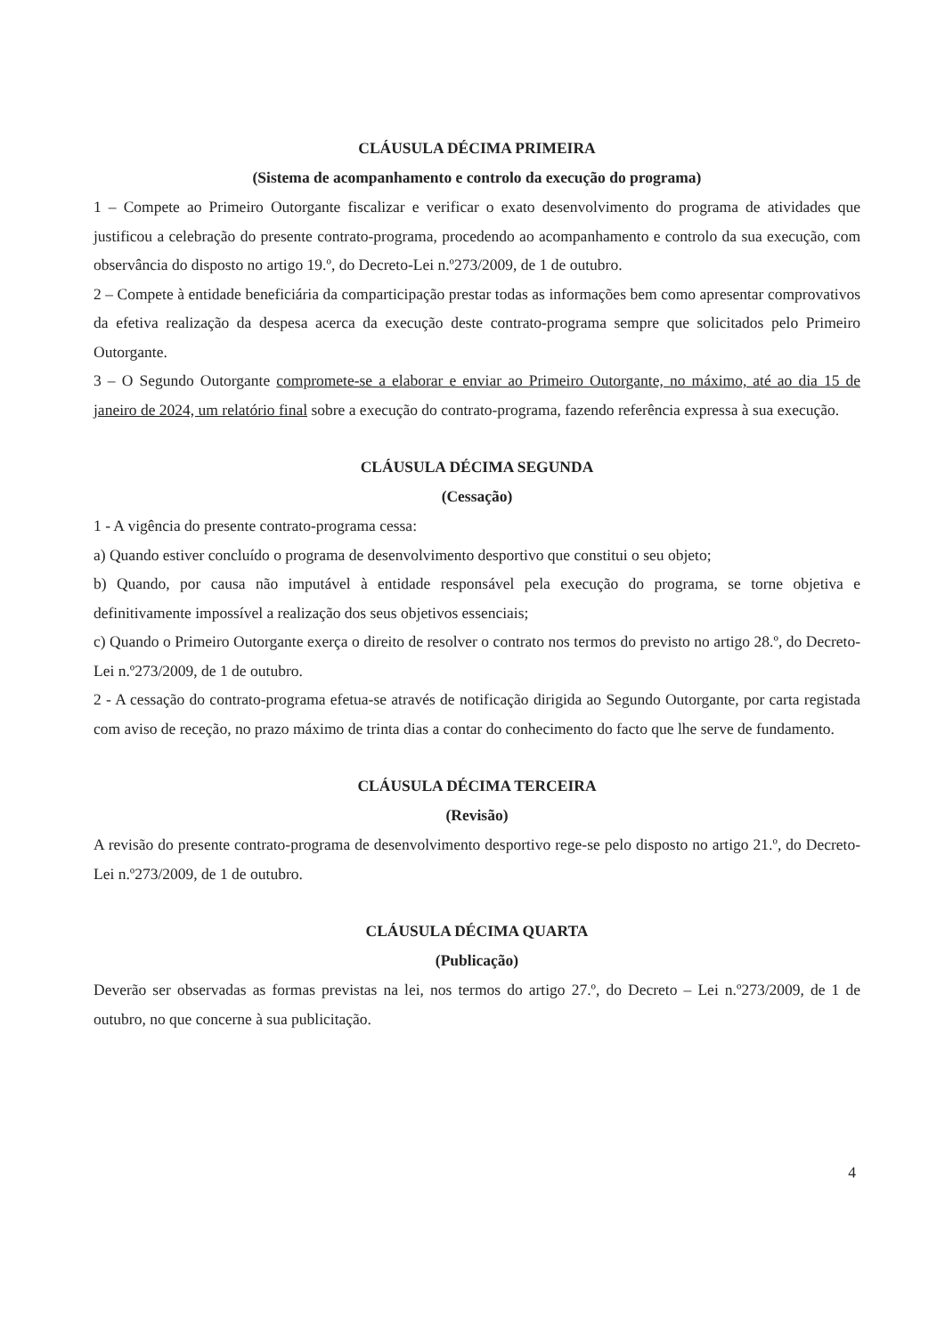CLÁUSULA DÉCIMA PRIMEIRA
(Sistema de acompanhamento e controlo da execução do programa)
1 – Compete ao Primeiro Outorgante fiscalizar e verificar o exato desenvolvimento do programa de atividades que justificou a celebração do presente contrato-programa, procedendo ao acompanhamento e controlo da sua execução, com observância do disposto no artigo 19.º, do Decreto-Lei n.º273/2009, de 1 de outubro.
2 – Compete à entidade beneficiária da comparticipação prestar todas as informações bem como apresentar comprovativos da efetiva realização da despesa acerca da execução deste contrato-programa sempre que solicitados pelo Primeiro Outorgante.
3 – O Segundo Outorgante compromete-se a elaborar e enviar ao Primeiro Outorgante, no máximo, até ao dia 15 de janeiro de 2024, um relatório final sobre a execução do contrato-programa, fazendo referência expressa à sua execução.
CLÁUSULA DÉCIMA SEGUNDA
(Cessação)
1 - A vigência do presente contrato-programa cessa:
a) Quando estiver concluído o programa de desenvolvimento desportivo que constitui o seu objeto;
b) Quando, por causa não imputável à entidade responsável pela execução do programa, se torne objetiva e definitivamente impossível a realização dos seus objetivos essenciais;
c) Quando o Primeiro Outorgante exerça o direito de resolver o contrato nos termos do previsto no artigo 28.º, do Decreto-Lei n.º273/2009, de 1 de outubro.
2 - A cessação do contrato-programa efetua-se através de notificação dirigida ao Segundo Outorgante, por carta registada com aviso de receção, no prazo máximo de trinta dias a contar do conhecimento do facto que lhe serve de fundamento.
CLÁUSULA DÉCIMA TERCEIRA
(Revisão)
A revisão do presente contrato-programa de desenvolvimento desportivo rege-se pelo disposto no artigo 21.º, do Decreto-Lei n.º273/2009, de 1 de outubro.
CLÁUSULA DÉCIMA QUARTA
(Publicação)
Deverão ser observadas as formas previstas na lei, nos termos do artigo 27.º, do Decreto – Lei n.º273/2009, de 1 de outubro, no que concerne à sua publicitação.
4